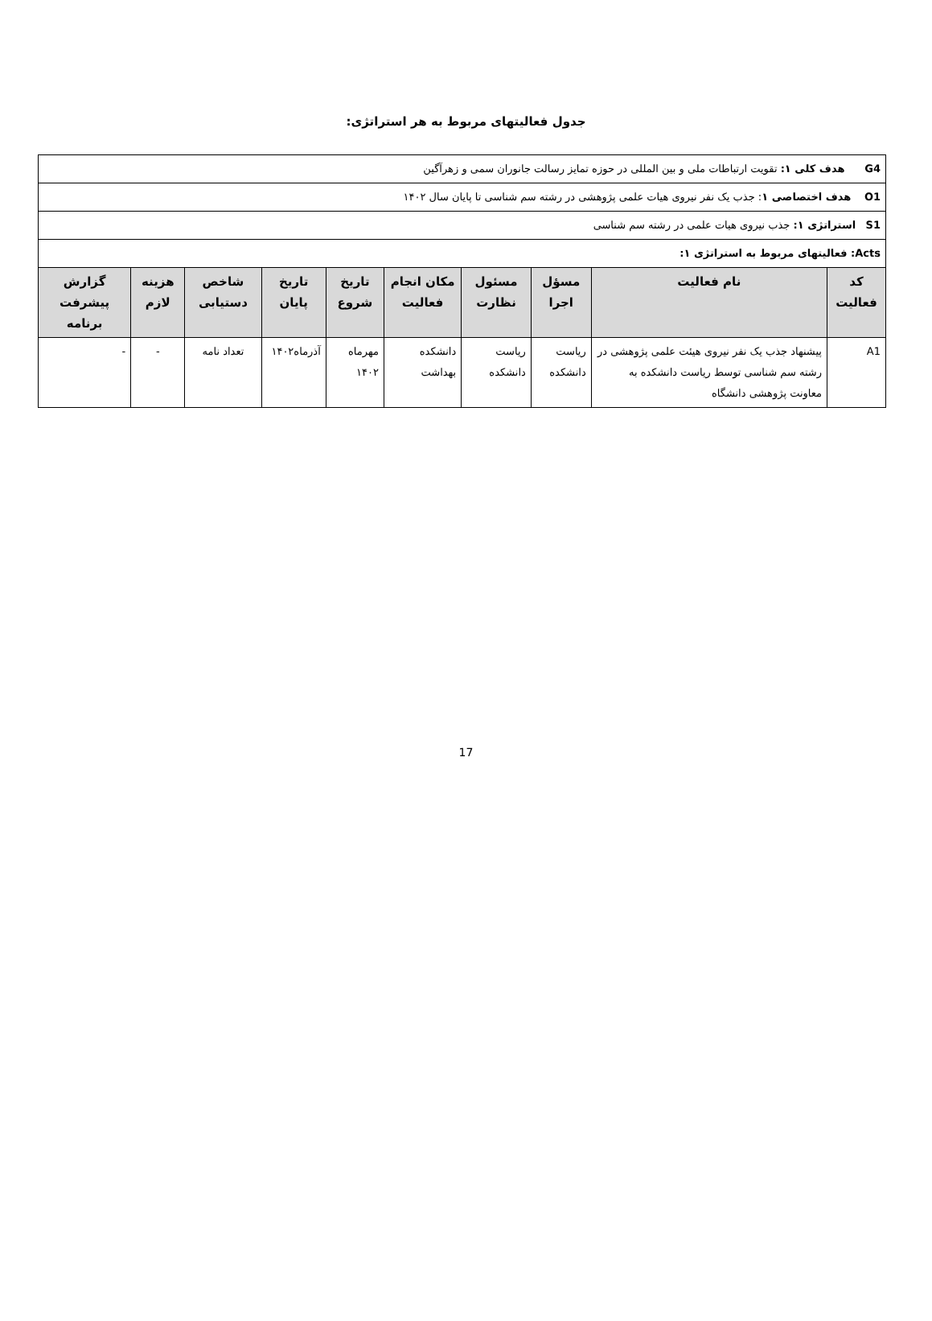جدول فعالیتهای مربوط به هر استراتژی:
| G4 هدف کلی ۱: تقویت ارتباطات ملی و بین المللی در حوزه تمایز رسالت جانوران سمی و زهرآگین | | | | | | | | | |
| O1 هدف اختصاصی ۱ : جذب یک نفر نیروی هیات علمی پژوهشی در رشته سم شناسی تا پایان سال ۱۴۰۲ | | | | | | | | | |
| S1 استراتژی ۱: جذب نیروی هیات علمی در رشته سم شناسی | | | | | | | | | |
| Acts: فعالیتهای مربوط به استراتژی ۱: | | | | | | | | | |
| کد فعالیت | نام فعالیت | مسؤل اجرا | مسئول نظارت | مکان انجام فعالیت | تاریخ شروع | تاریخ پایان | شاخص دستیابی | هزینه لازم | گزارش پیشرفت برنامه |
| A1 | پیشنهاد جذب یک نفر نیروی هیئت علمی پژوهشی در رشته سم شناسی توسط ریاست دانشکده به معاونت پژوهشی دانشگاه | ریاست دانشکده | ریاست دانشکده | دانشکده بهداشت | مهرماه ۱۴۰۲ | آذرماه۱۴۰۲ | تعداد نامه | - | - |
17